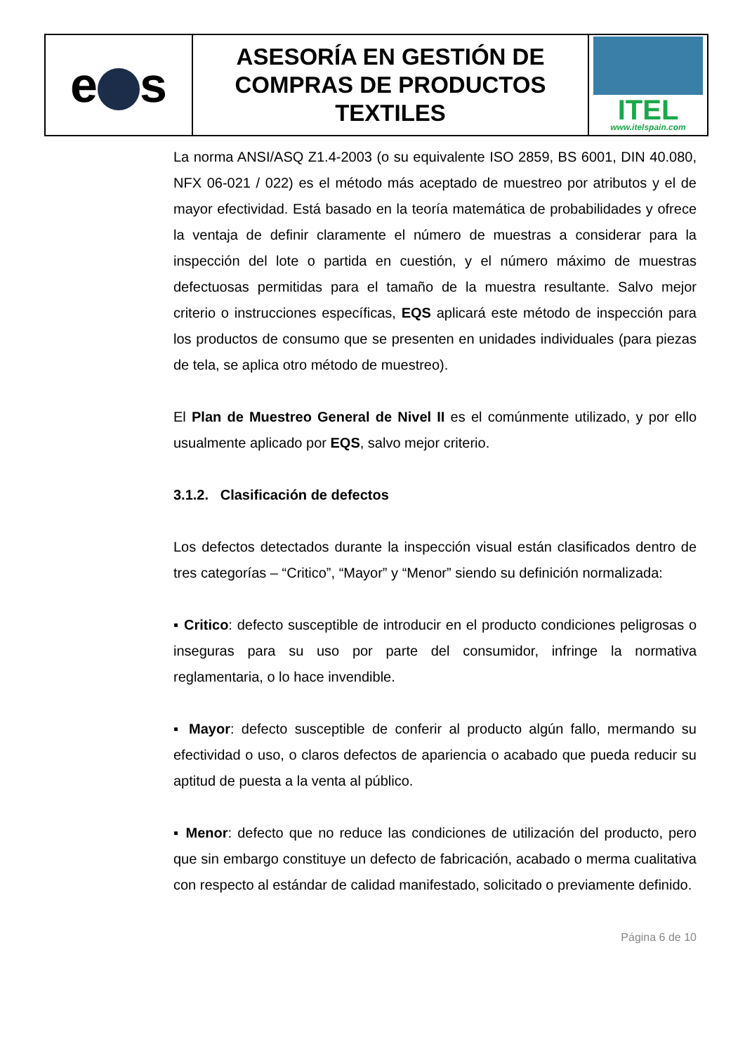| e s | ASESORÍA EN GESTIÓN DE COMPRAS DE PRODUCTOS TEXTILES | ITEL www.itelspain.com |
La norma ANSI/ASQ Z1.4-2003 (o su equivalente ISO 2859, BS 6001, DIN 40.080, NFX 06-021 / 022) es el método más aceptado de muestreo por atributos y el de mayor efectividad. Está basado en la teoría matemática de probabilidades y ofrece la ventaja de definir claramente el número de muestras a considerar para la inspección del lote o partida en cuestión, y el número máximo de muestras defectuosas permitidas para el tamaño de la muestra resultante. Salvo mejor criterio o instrucciones específicas, EQS aplicará este método de inspección para los productos de consumo que se presenten en unidades individuales (para piezas de tela, se aplica otro método de muestreo).
El Plan de Muestreo General de Nivel II es el comúnmente utilizado, y por ello usualmente aplicado por EQS, salvo mejor criterio.
3.1.2. Clasificación de defectos
Los defectos detectados durante la inspección visual están clasificados dentro de tres categorías – “Critico”, “Mayor” y “Menor” siendo su definición normalizada:
▪ Critico: defecto susceptible de introducir en el producto condiciones peligrosas o inseguras para su uso por parte del consumidor, infringe la normativa reglamentaria, o lo hace invendible.
▪ Mayor: defecto susceptible de conferir al producto algún fallo, mermando su efectividad o uso, o claros defectos de apariencia o acabado que pueda reducir su aptitud de puesta a la venta al público.
▪ Menor: defecto que no reduce las condiciones de utilización del producto, pero que sin embargo constituye un defecto de fabricación, acabado o merma cualitativa con respecto al estándar de calidad manifestado, solicitado o previamente definido.
Página 6 de 10